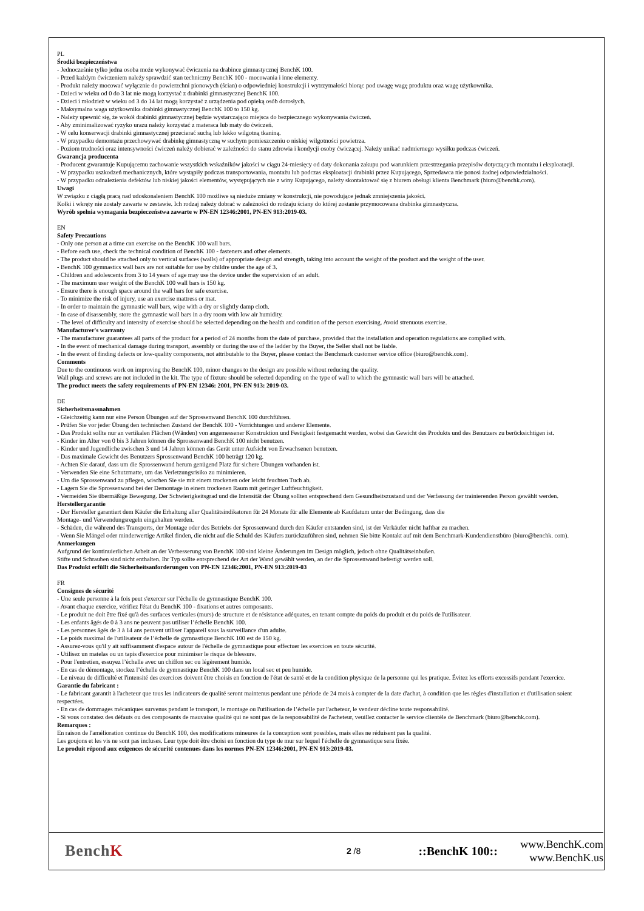PL
Środki bezpieczeństwa
- Jednocześnie tylko jedna osoba może wykonywać ćwiczenia na drabince gimnastycznej BenchK 100.
- Przed każdym ćwiczeniem należy sprawdzić stan techniczny BenchK 100 - mocowania i inne elementy.
- Produkt należy mocować wyłącznie do powierzchni pionowych (ścian) o odpowiedniej konstrukcji i wytrzymałości biorąc pod uwagę wagę produktu oraz wagę użytkownika.
- Dzieci w wieku od 0 do 3 lat nie mogą korzystać z drabinki gimnastycznej BenchK 100.
- Dzieci i młodzież w wieku od 3 do 14 lat mogą korzystać z urządzenia pod opieką osób dorosłych.
- Maksymalna waga użytkownika drabinki gimnastycznej BenchK 100 to 150 kg.
- Należy upewnić się, że wokół drabinki gimnastycznej będzie wystarczająco miejsca do bezpiecznego wykonywania ćwiczeń.
- Aby zminimalizować ryzyko urazu należy korzystać z materaca lub maty do ćwiczeń.
- W celu konserwacji drabinki gimnastycznej przecierać suchą lub lekko wilgotną tkaniną.
- W przypadku demontażu przechowywać drabinkę gimnastyczną w suchym pomieszczeniu o niskiej wilgotności powietrza.
- Poziom trudności oraz intensywności ćwiczeń należy dobierać w zależności do stanu zdrowia i kondycji osoby ćwiczącej. Należy unikać nadmiernego wysiłku podczas ćwiczeń.
Gwarancja producenta
- Producent gwarantuje Kupującemu zachowanie wszystkich wskaźników jakości w ciągu 24-miesięcy od daty dokonania zakupu pod warunkiem przestrzegania przepisów dotyczących montażu i eksploatacji.
- W przypadku uszkodzeń mechanicznych, które wystąpiły podczas transportowania, montażu lub podczas eksploatacji drabinki przez Kupującego, Sprzedawca nie ponosi żadnej odpowiedzialności.
- W przypadku odnalezienia defektów lub niskiej jakości elementów, występujących nie z winy Kupującego, należy skontaktować się z biurem obsługi klienta Benchmark (biuro@benchk.com).
Uwagi
W związku z ciągłą pracą nad udoskonaleniem BenchK 100 możliwe są nieduże zmiany w konstrukcji, nie powodujące jednak zmniejszenia jakości.
Kołki i wkręty nie zostały zawarte w zestawie. Ich rodzaj należy dobrać w zależności do rodzaju ściany do której zostanie przymocowana drabinka gimnastyczna.
Wyrób spełnia wymagania bezpieczeństwa zawarte w PN-EN 12346:2001, PN-EN 913:2019-03.
EN
Safety Precautions
- Only one person at a time can exercise on the BenchK 100 wall bars.
- Before each use, check the technical condition of BenchK 100 - fasteners and other elements.
- The product should be attached only to vertical surfaces (walls) of appropriate design and strength, taking into account the weight of the product and the weight of the user.
- BenchK 100 gymnastics wall bars are not suitable for use by childre under the age of 3.
- Children and adolescents from 3 to 14 years of age may use the device under the supervision of an adult.
- The maximum user weight of the BenchK 100 wall bars is 150 kg.
- Ensure there is enough space around the wall bars for safe exercise.
- To minimize the risk of injury, use an exercise mattress or mat.
- In order to maintain the gymnastic wall bars, wipe with a dry or slightly damp cloth.
- In case of disassembly, store the gymnastic wall bars in a dry room with low air humidity.
- The level of difficulty and intensity of exercise should be selected depending on the health and condition of the person exercising. Avoid strenuous exercise.
Manufacturer's warranty
- The manufacturer guarantees all parts of the product for a period of 24 months from the date of purchase, provided that the installation and operation regulations are complied with.
- In the event of mechanical damage during transport, assembly or during the use of the ladder by the Buyer, the Seller shall not be liable.
- In the event of finding defects or low-quality components, not attributable to the Buyer, please contact the Benchmark customer service office (biuro@benchk.com).
Comments
Due to the continuous work on improving the BenchK 100, minor changes to the design are possible without reducing the quality.
Wall plugs and screws are not included in the kit. The type of fixture should be selected depending on the type of wall to which the gymnastic wall bars will be attached.
The product meets the safety requirements of PN-EN 12346: 2001, PN-EN 913: 2019-03.
DE
Sicherheitsmassnahmen
- Gleichzeitig kann nur eine Person Übungen auf der Sprossenwand BenchK 100 durchführen.
- Prüfen Sie vor jeder Übung den technischen Zustand der BenchK 100 - Vorrichtungen und anderer Elemente.
- Das Produkt sollte nur an vertikalen Flächen (Wänden) von angemessener Konstruktion und Festigkeit festgemacht werden, wobei das Gewicht des Produkts und des Benutzers zu berücksichtigen ist.
- Kinder im Alter von 0 bis 3 Jahren können die Sprossenwand BenchK 100 nicht benutzen.
- Kinder und Jugendliche zwischen 3 und 14 Jahren können das Gerät unter Aufsicht von Erwachsenen benutzen.
- Das maximale Gewicht des Benutzers Sprossenwand BenchK 100 beträgt 120 kg.
- Achten Sie darauf, dass um die Sprossenwand herum genügend Platz für sichere Übungen vorhanden ist.
- Verwenden Sie eine Schutzmatte, um das Verletzungsrisiko zu minimieren.
- Um die Sprossenwand zu pflegen, wischen Sie sie mit einem trockenen oder leicht feuchten Tuch ab.
- Lagern Sie die Sprossenwand bei der Demontage in einem trockenen Raum mit geringer Luftfeuchtigkeit.
- Vermeiden Sie übermäßige Bewegung. Der Schwierigkeitsgrad und die Intensität der Übung sollten entsprechend dem Gesundheitszustand und der Verfassung der trainierenden Person gewählt werden.
Herstellergarantie
- Der Hersteller garantiert dem Käufer die Erhaltung aller Qualitätsindikatoren für 24 Monate für alle Elemente ab Kaufdatum unter der Bedingung, dass die
Montage- und Verwendungsregeln eingehalten werden.
- Schäden, die während des Transports, der Montage oder des Betriebs der Sprossenwand durch den Käufer entstanden sind, ist der Verkäufer nicht haftbar zu machen.
- Wenn Sie Mängel oder minderwertige Artikel finden, die nicht auf die Schuld des Käufers zurückzuführen sind, nehmen Sie bitte Kontakt auf mit dem Benchmark-Kundendienstbüro (biuro@benchk. com).
Anmerkungen
Aufgrund der kontinuierlichen Arbeit an der Verbesserung von BenchK 100 sind kleine Änderungen im Design möglich, jedoch ohne Qualitätseinbußen.
Stifte und Schrauben sind nicht enthalten. Ihr Typ sollte entsprechend der Art der Wand gewählt werden, an der die Sprossenwand befestigt werden soll.
Das Produkt erfüllt die Sicherheitsanforderungen von PN-EN 12346:2001, PN-EN 913:2019-03
FR
Consignes de sécurité
- Une seule personne à la fois peut s'exercer sur l’échelle de gymnastique BenchK 100.
- Avant chaque exercice, vérifiez l'état du BenchK 100 - fixations et autres composants.
- Le produit ne doit être fixé qu'à des surfaces verticales (murs) de structure et de résistance adéquates, en tenant compte du poids du produit et du poids de l'utilisateur.
- Les enfants âgés de 0 à 3 ans ne peuvent pas utiliser l’échelle BenchK 100.
- Les personnes âgés de 3 à 14 ans peuvent utiliser l'appareil sous la surveillance d'un adulte.
- Le poids maximal de l'utilisateur de l’échelle de gymnastique BenchK 100 est de 150 kg.
- Assurez-vous qu'il y ait suffisamment d'espace autour de l'échelle de gymnastique pour effectuer les exercices en toute sécurité.
- Utilisez un matelas ou un tapis d'exercice pour minimiser le risque de blessure.
- Pour l'entretien, essuyez l’échelle avec un chiffon sec ou légèrement humide.
- En cas de démontage, stockez l’échelle de gymnastique BenchK 100 dans un local sec et peu humide.
- Le niveau de difficulté et l'intensité des exercices doivent être choisis en fonction de l'état de santé et de la condition physique de la personne qui les pratique. Évitez les efforts excessifs pendant l'exercice.
Garantie du fabricant :
- Le fabricant garantit à l'acheteur que tous les indicateurs de qualité seront maintenus pendant une période de 24 mois à compter de la date d'achat, à condition que les règles d'installation et d'utilisation soient respectées.
- En cas de dommages mécaniques survenus pendant le transport, le montage ou l'utilisation de l’échelle par l'acheteur, le vendeur décline toute responsabilité.
- Si vous constatez des défauts ou des composants de mauvaise qualité qui ne sont pas de la responsabilité de l'acheteur, veuillez contacter le service clientèle de Benchmark (biuro@benchk.com).
Remarques :
En raison de l'amélioration continue du BenchK 100, des modifications mineures de la conception sont possibles, mais elles ne réduisent pas la qualité.
Les goujons et les vis ne sont pas incluses. Leur type doit être choisi en fonction du type de mur sur lequel l'échelle de gymnastique sera fixée.
Le produit répond aux exigences de sécurité contenues dans les normes PN-EN 12346:2001, PN-EN 913:2019-03.
BenchK
2 /8
::BenchK 100::
www.BenchK.com
www.BenchK.us